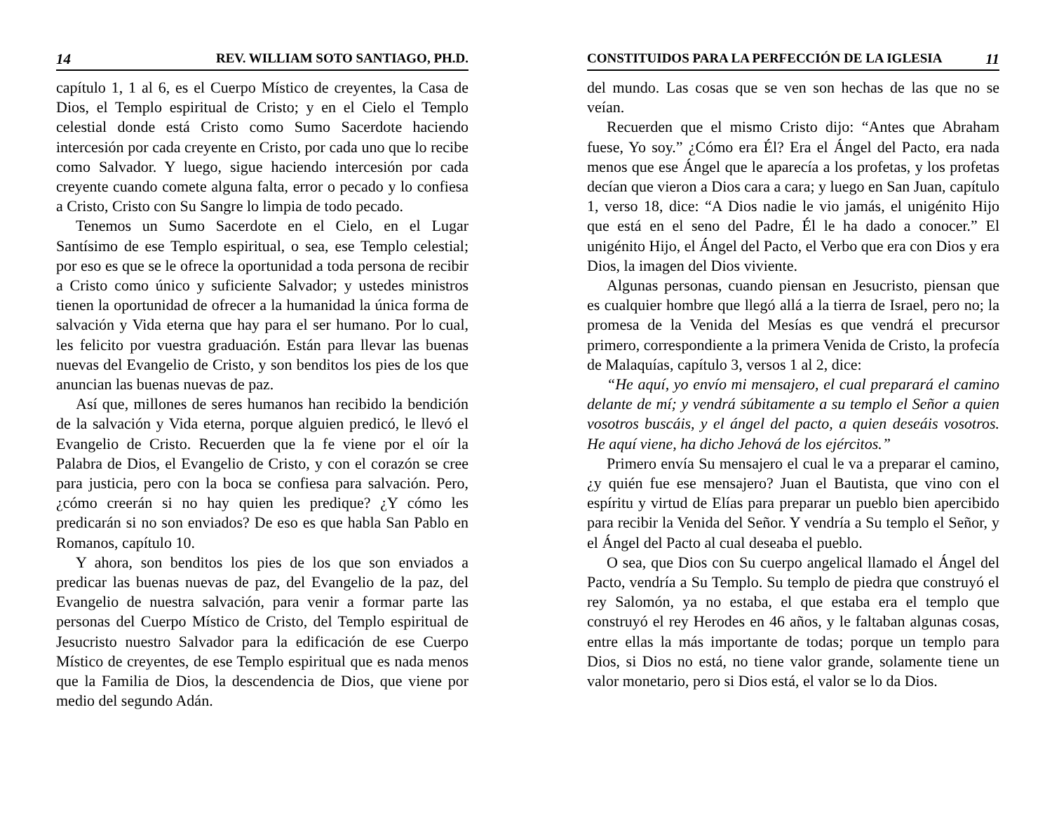14 REV. WILLIAM SOTO SANTIAGO, PH.D.
capítulo 1, 1 al 6, es el Cuerpo Místico de creyentes, la Casa de Dios, el Templo espiritual de Cristo; y en el Cielo el Templo celestial donde está Cristo como Sumo Sacerdote haciendo intercesión por cada creyente en Cristo, por cada uno que lo recibe como Salvador. Y luego, sigue haciendo intercesión por cada creyente cuando comete alguna falta, error o pecado y lo confiesa a Cristo, Cristo con Su Sangre lo limpia de todo pecado.
Tenemos un Sumo Sacerdote en el Cielo, en el Lugar Santísimo de ese Templo espiritual, o sea, ese Templo celestial; por eso es que se le ofrece la oportunidad a toda persona de recibir a Cristo como único y suficiente Salvador; y ustedes ministros tienen la oportunidad de ofrecer a la humanidad la única forma de salvación y Vida eterna que hay para el ser humano. Por lo cual, les felicito por vuestra graduación. Están para llevar las buenas nuevas del Evangelio de Cristo, y son benditos los pies de los que anuncian las buenas nuevas de paz.
Así que, millones de seres humanos han recibido la bendición de la salvación y Vida eterna, porque alguien predicó, le llevó el Evangelio de Cristo. Recuerden que la fe viene por el oír la Palabra de Dios, el Evangelio de Cristo, y con el corazón se cree para justicia, pero con la boca se confiesa para salvación. Pero, ¿cómo creerán si no hay quien les predique? ¿Y cómo les predicarán si no son enviados? De eso es que habla San Pablo en Romanos, capítulo 10.
Y ahora, son benditos los pies de los que son enviados a predicar las buenas nuevas de paz, del Evangelio de la paz, del Evangelio de nuestra salvación, para venir a formar parte las personas del Cuerpo Místico de Cristo, del Templo espiritual de Jesucristo nuestro Salvador para la edificación de ese Cuerpo Místico de creyentes, de ese Templo espiritual que es nada menos que la Familia de Dios, la descendencia de Dios, que viene por medio del segundo Adán.
CONSTITUIDOS PARA LA PERFECCIÓN DE LA IGLESIA 11
del mundo. Las cosas que se ven son hechas de las que no se veían.
Recuerden que el mismo Cristo dijo: “Antes que Abraham fuese, Yo soy.” ¿Cómo era Él? Era el Ángel del Pacto, era nada menos que ese Ángel que le aparecía a los profetas, y los profetas decían que vieron a Dios cara a cara; y luego en San Juan, capítulo 1, verso 18, dice: “A Dios nadie le vio jamás, el unigénito Hijo que está en el seno del Padre, Él le ha dado a conocer.” El unigénito Hijo, el Ángel del Pacto, el Verbo que era con Dios y era Dios, la imagen del Dios viviente.
Algunas personas, cuando piensan en Jesucristo, piensan que es cualquier hombre que llegó allá a la tierra de Israel, pero no; la promesa de la Venida del Mesías es que vendrá el precursor primero, correspondiente a la primera Venida de Cristo, la profecía de Malaquías, capítulo 3, versos 1 al 2, dice:
“He aquí, yo envío mi mensajero, el cual preparará el camino delante de mí; y vendrá súbitamente a su templo el Señor a quien vosotros buscáis, y el ángel del pacto, a quien deseáis vosotros. He aquí viene, ha dicho Jehová de los ejércitos.”
Primero envía Su mensajero el cual le va a preparar el camino, ¿y quién fue ese mensajero? Juan el Bautista, que vino con el espíritu y virtud de Elías para preparar un pueblo bien apercibido para recibir la Venida del Señor. Y vendría a Su templo el Señor, y el Ángel del Pacto al cual deseaba el pueblo.
O sea, que Dios con Su cuerpo angelical llamado el Ángel del Pacto, vendría a Su Templo. Su templo de piedra que construyó el rey Salomón, ya no estaba, el que estaba era el templo que construyó el rey Herodes en 46 años, y le faltaban algunas cosas, entre ellas la más importante de todas; porque un templo para Dios, si Dios no está, no tiene valor grande, solamente tiene un valor monetario, pero si Dios está, el valor se lo da Dios.